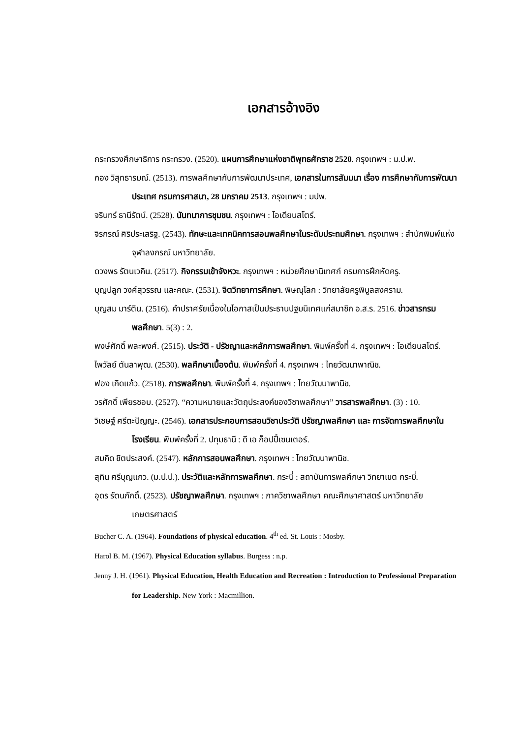เอกสารอ้างอิง
กระทรวงศึกษาธิการ กระทรวง. (2520). แผนการศึกษาแห่งชาติพุทธศักราช 2520. กรุงเทพฯ : ม.ป.พ.
กอง วิสุทธารมณ์. (2513). การพลศึกษากับการพัฒนาประเทศ, เอกสารในการสัมมนา เรื่อง การศึกษากับการพัฒนาประเทศ กรมการศาสนา, 28 มกราคม 2513. กรุงเทพฯ : มปพ.
จรินทร์ ธานีรัตน์. (2528). นันทนาการชุมชน. กรุงเทพฯ : โอเดียนสโตร์.
จิรกรณ์ ศิริประเสริฐ. (2543). ทักษะและเทคนิคการสอนพลศึกษาในระดับประถมศึกษา. กรุงเทพฯ : สำนักพิมพ์แห่งจุฬาลงกรณ์ มหาวิทยาลัย.
ดวงพร รัตนเวคิน. (2517). กิจกรรมเข้าจังหวะ. กรุงเทพฯ : หน่วยศึกษานิเทศก์ กรมการฝึกหัดครู.
บุญปลูก วงศ์สุวรรณ และคณะ. (2531). จิตวิทยาการศึกษา. พิษณุโลก : วิทยาลัยครูพิบูลสงคราม.
บุญสม มาร์ติน. (2516). คำปราศรัยเนื่องในโอกาสเป็นประธานปฐมนิเทศแก่สมาชิก อ.ส.ร. 2516. ข่าวสารกรมพลศึกษา. 5(3) : 2.
พงษ์ศักดิ์ พละพงศ์. (2515). ประวัติ - ปรัชญาและหลักการพลศึกษา. พิมพ์ครั้งที่ 4. กรุงเทพฯ : โอเดียนสโตร์.
ไพวัลย์ ตันลาพุฒ. (2530). พลศึกษาเบื้องต้น. พิมพ์ครั้งที่ 4. กรุงเทพฯ : ไทยวัฒนาพาณิช.
ฟอง เกิดแก้ว. (2518). การพลศึกษา. พิมพ์ครั้งที่ 4. กรุงเทพฯ : ไทยวัฒนาพานิช.
วรศักดิ์ เพียรชอบ. (2527). “ความหมายและวัตถุประสงค์ของวิชาพลศึกษา” วารสารพลศึกษา. (3) : 10.
วิเชษฐ์ ศรีตะปัญญะ. (2546). เอกสารประกอบการสอนวิชาประวัติ ปรัชญาพลศึกษา และ การจัดการพลศึกษาในโรงเรียน. พิมพ์ครั้งที่ 2. ปทุมธานี : ดี เอ ก็อปปี้เซนเตอร์.
สมคิด ชิตประสงค์. (2547). หลักการสอนพลศึกษา. กรุงเทพฯ : ไทยวัฒนาพานิช.
สุทิน ศรีบุญแกว. (ม.ป.ป.). ประวัติและหลักการพลศึกษา. กระบี่ : สถาบันการพลศึกษา วิทยาเขต กระบี่.
อุดร รัตนภักดิ์. (2523). ปรัชญาพลศึกษา. กรุงเทพฯ : ภาควิชาพลศึกษา คณะศึกษาศาสตร์ มหาวิทยาลัยเกษตรศาสตร์
Bucher C. A. (1964). Foundations of physical education. 4<sup>th</sup> ed. St. Louis : Mosby.
Harol B. M. (1967). Physical Education syllabus. Burgess : n.p.
Jenny J. H. (1961). Physical Education, Health Education and Recreation : Introduction to Professional Preparation for Leadership. New York : Macmillion.